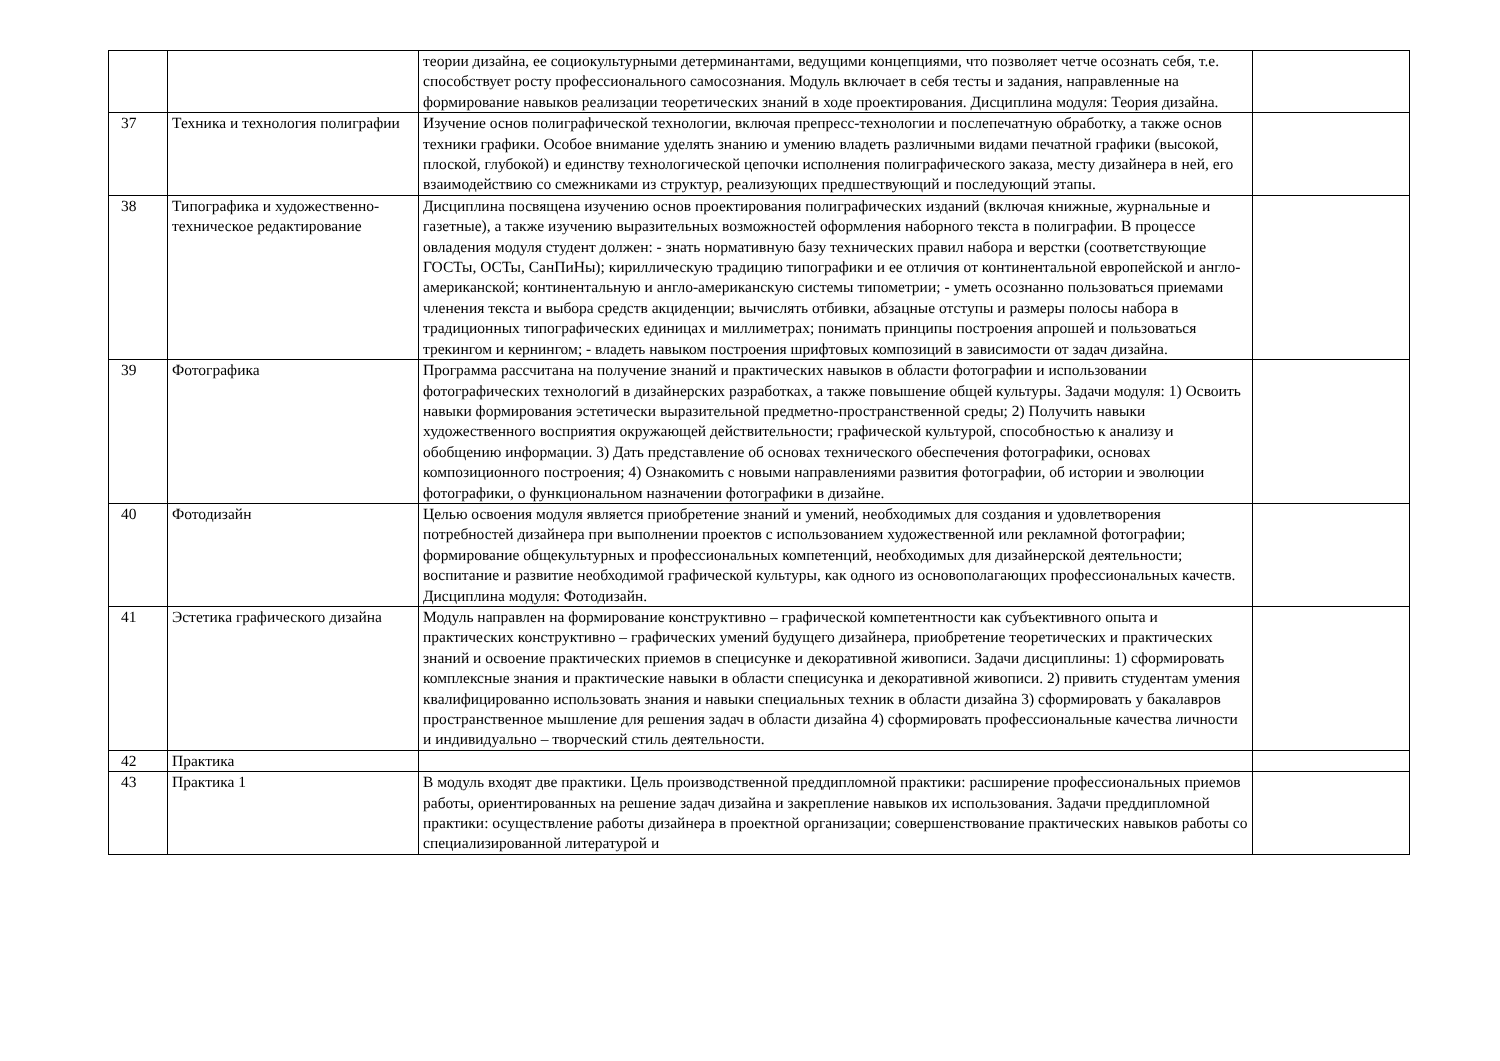| | | теории дизайна, ее социокультурными детерминантами, ведущими концепциями, что позволяет четче осознать себя, т.е. способствует росту профессионального самосознания. Модуль включает в себя тесты и задания, направленные на формирование навыков реализации теоретических знаний в ходе проектирования. Дисциплина модуля: Теория дизайна. | |
| 37 | Техника и технология полиграфии | Изучение основ полиграфической технологии, включая препресс-технологии и послепечатную обработку, а также основ техники графики. Особое внимание уделять знанию и умению владеть различными видами печатной графики (высокой, плоской, глубокой) и единству технологической цепочки исполнения полиграфического заказа, месту дизайнера в ней, его взаимодействию со смежниками из структур, реализующих предшествующий и последующий этапы. | |
| 38 | Типографика и художественно-техническое редактирование | Дисциплина посвящена изучению основ проектирования полиграфических изданий (включая книжные, журнальные и газетные), а также изучению выразительных возможностей оформления наборного текста в полиграфии. В процессе овладения модуля студент должен: - знать нормативную базу технических правил набора и верстки (соответствующие ГОСТы, ОСТы, СанПиНы); кириллическую традицию типографики и ее отличия от континентальной европейской и англо-американской; континентальную и англо-американскую системы типометрии; - уметь осознанно пользоваться приемами членения текста и выбора средств акциденции; вычислять отбивки, абзацные отступы и размеры полосы набора в традиционных типографических единицах и миллиметрах; понимать принципы построения апрошей и пользоваться трекингом и кернингом; - владеть навыком построения шрифтовых композиций в зависимости от задач дизайна. | |
| 39 | Фотографика | Программа рассчитана на получение знаний и практических навыков в области фотографии и использовании фотографических технологий в дизайнерских разработках, а также повышение общей культуры. Задачи модуля: 1) Освоить навыки формирования эстетически выразительной предметно-пространственной среды; 2) Получить навыки художественного восприятия окружающей действительности; графической культурой, способностью к анализу и обобщению информации. 3) Дать представление об основах технического обеспечения фотографики, основах композиционного построения; 4) Ознакомить с новыми направлениями развития фотографии, об истории и эволюции фотографики, о функциональном назначении фотографики в дизайне. | |
| 40 | Фотодизайн | Целью освоения модуля является приобретение знаний и умений, необходимых для создания и удовлетворения потребностей дизайнера при выполнении проектов с использованием художественной или рекламной фотографии; формирование общекультурных и профессиональных компетенций, необходимых для дизайнерской деятельности; воспитание и развитие необходимой графической культуры, как одного из основополагающих профессиональных качеств. Дисциплина модуля: Фотодизайн. | |
| 41 | Эстетика графического дизайна | Модуль направлен на формирование конструктивно – графической компетентности как субъективного опыта и практических конструктивно – графических умений будущего дизайнера, приобретение теоретических и практических знаний и освоение практических приемов в специсунке и декоративной живописи. Задачи дисциплины: 1) сформировать комплексные знания и практические навыки в области специсунка и декоративной живописи. 2) привить студентам умения квалифицированно использовать знания и навыки специальных техник в области дизайна 3) сформировать у бакалавров пространственное мышление для решения задач в области дизайна 4) сформировать профессиональные качества личности и индивидуально – творческий стиль деятельности. | |
| 42 | Практика | | |
| 43 | Практика 1 | В модуль входят две практики. Цель производственной преддипломной практики: расширение профессиональных приемов работы, ориентированных на решение задач дизайна и закрепление навыков их использования. Задачи преддипломной практики: осуществление работы дизайнера в проектной организации; совершенствование практических навыков работы со специализированной литературой и | |